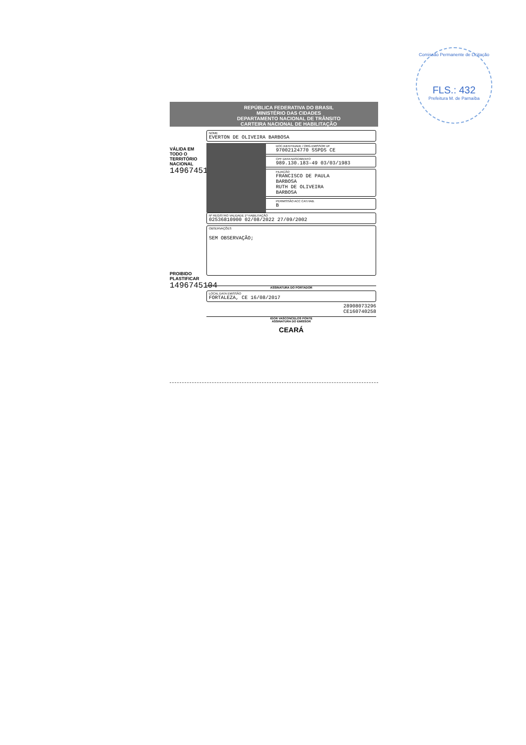Comissão Permanente de Licitação
FLS.: 432
Prefeitura M. de Parnaíba
REPÚBLICA FEDERATIVA DO BRASIL
MINISTÉRIO DAS CIDADES
DEPARTAMENTO NACIONAL DE TRÂNSITO
CARTEIRA NACIONAL DE HABILITAÇÃO
VÁLIDA EM TODO O TERRITÓRIO NACIONAL
1496745104
NOME
EVERTON DE OLIVEIRA BARBOSA
DOC.IDENTIDADE / ORG.EMISSOR UF
97002124770 SSPDS CE
CPF DATA NASCIMENTO
989.130.183-49 03/03/1983
FILIAÇÃO
FRANCISCO DE PAULA
BARBOSA
RUTH DE OLIVEIRA
BARBOSA
PERMISSÃO ACC CAT.HAB.
B
Nº REGISTRO VALIDADE 1ª HABILITAÇÃO
02536810900 02/08/2022 27/09/2002
OBSERVAÇÕES
SEM OBSERVAÇÃO;
ASSINATURA DO PORTADOR
LOCAL DATA EMISSÃO
FORTALEZA, CE 16/08/2017
28908073296
CE160740258
IGOR VASCONCELOS PONTE
ASSINATURA DO EMISSOR
CEARÁ
PROIBIDO PLASTIFICAR
1496745104